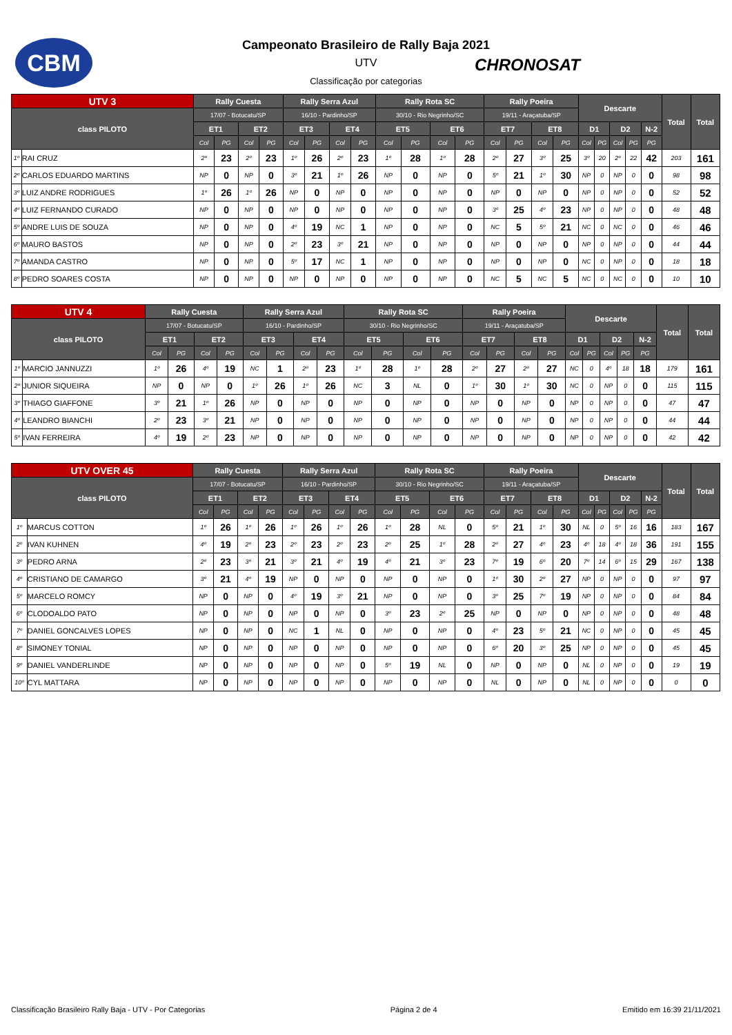CBM CHRONOSAT
Campeonato Brasileiro de Rally Baja 2021
UTV
Classificação por categorias
| UTV 3 | | Rally Cuesta | | | | Rally Serra Azul | | | | Rally Rota SC | | | | Rally Poeira | | | | Descarte | | | | | Total | Total |
| --- | --- | --- | --- | --- | --- | --- | --- | --- | --- | --- | --- | --- | --- | --- | --- | --- | --- | --- | --- | --- | --- | --- | --- | --- |
| class PILOTO | | 17/07 - Botucatu/SP | | | | 16/10 - Pardinho/SP | | | | 30/10 - Rio Negrinho/SC | | | | 19/11 - Araçatuba/SP | | | | | | | | | | |
| | | ET1 | | ET2 | | ET3 | | ET4 | | ET5 | | ET6 | | ET7 | | ET8 | | D1 | | D2 | | N-2 | | |
| | | Col | PG | Col | PG | Col | PG | Col | PG | Col | PG | Col | PG | Col | PG | Col | PG | Col | PG | Col | PG | PG | | |
| 1º | RAI CRUZ | 2º | 23 | 2º | 23 | 1º | 26 | 2º | 23 | 1º | 28 | 1º | 28 | 2º | 27 | 3º | 25 | 3º | 20 | 2º | 22 | 42 | 203 | 161 |
| 2º | CARLOS EDUARDO MARTINS | NP | 0 | NP | 0 | 3º | 21 | 1º | 26 | NP | 0 | NP | 0 | 5º | 21 | 1º | 30 | NP | 0 | NP | 0 | 0 | 98 | 98 |
| 3º | LUIZ ANDRE RODRIGUES | 1º | 26 | 1º | 26 | NP | 0 | NP | 0 | NP | 0 | NP | 0 | NP | 0 | NP | 0 | NP | 0 | NP | 0 | 0 | 52 | 52 |
| 4º | LUIZ FERNANDO CURADO | NP | 0 | NP | 0 | NP | 0 | NP | 0 | NP | 0 | NP | 0 | 3º | 25 | 4º | 23 | NP | 0 | NP | 0 | 0 | 48 | 48 |
| 5º | ANDRE LUIS DE SOUZA | NP | 0 | NP | 0 | 4º | 19 | NC | 1 | NP | 0 | NP | 0 | NC | 5 | 5º | 21 | NC | 0 | NC | 0 | 0 | 46 | 46 |
| 6º | MAURO BASTOS | NP | 0 | NP | 0 | 2º | 23 | 3º | 21 | NP | 0 | NP | 0 | NP | 0 | NP | 0 | NP | 0 | NP | 0 | 0 | 44 | 44 |
| 7º | AMANDA CASTRO | NP | 0 | NP | 0 | 5º | 17 | NC | 1 | NP | 0 | NP | 0 | NP | 0 | NP | 0 | NC | 0 | NP | 0 | 0 | 18 | 18 |
| 8º | PEDRO SOARES COSTA | NP | 0 | NP | 0 | NP | 0 | NP | 0 | NP | 0 | NP | 0 | NC | 5 | NC | 5 | NC | 0 | NC | 0 | 0 | 10 | 10 |
| UTV 4 | | Rally Cuesta | | | | Rally Serra Azul | | | | Rally Rota SC | | | | Rally Poeira | | | | Descarte | | | | | Total | Total |
| --- | --- | --- | --- | --- | --- | --- | --- | --- | --- | --- | --- | --- | --- | --- | --- | --- | --- | --- | --- | --- | --- | --- | --- | --- |
| class PILOTO | | 17/07 - Botucatu/SP | | | | 16/10 - Pardinho/SP | | | | 30/10 - Rio Negrinho/SC | | | | 19/11 - Araçatuba/SP | | | | | | | | | | |
| | | ET1 | | ET2 | | ET3 | | ET4 | | ET5 | | ET6 | | ET7 | | ET8 | | D1 | | D2 | | N-2 | | |
| | | Col | PG | Col | PG | Col | PG | Col | PG | Col | PG | Col | PG | Col | PG | Col | PG | Col | PG | Col | PG | PG | | |
| 1º | MARCIO JANNUZZI | 1º | 26 | 4º | 19 | NC | 1 | 2º | 23 | 1º | 28 | 1º | 28 | 2º | 27 | 2º | 27 | NC | 0 | 4º | 18 | 18 | 179 | 161 |
| 2º | JUNIOR SIQUEIRA | NP | 0 | NP | 0 | 1º | 26 | 1º | 26 | NC | 3 | NL | 0 | 1º | 30 | 1º | 30 | NC | 0 | NP | 0 | 0 | 115 | 115 |
| 3º | THIAGO GIAFFONE | 3º | 21 | 1º | 26 | NP | 0 | NP | 0 | NP | 0 | NP | 0 | NP | 0 | NP | 0 | NP | 0 | NP | 0 | 0 | 47 | 47 |
| 4º | LEANDRO BIANCHI | 2º | 23 | 3º | 21 | NP | 0 | NP | 0 | NP | 0 | NP | 0 | NP | 0 | NP | 0 | NP | 0 | NP | 0 | 0 | 44 | 44 |
| 5º | IVAN FERREIRA | 4º | 19 | 2º | 23 | NP | 0 | NP | 0 | NP | 0 | NP | 0 | NP | 0 | NP | 0 | NP | 0 | NP | 0 | 0 | 42 | 42 |
| UTV OVER 45 | | Rally Cuesta | | | | Rally Serra Azul | | | | Rally Rota SC | | | | Rally Poeira | | | | Descarte | | | | | Total | Total |
| --- | --- | --- | --- | --- | --- | --- | --- | --- | --- | --- | --- | --- | --- | --- | --- | --- | --- | --- | --- | --- | --- | --- | --- | --- |
| class PILOTO | | 17/07 - Botucatu/SP | | | | 16/10 - Pardinho/SP | | | | 30/10 - Rio Negrinho/SC | | | | 19/11 - Araçatuba/SP | | | | | | | | | | |
| | | ET1 | | ET2 | | ET3 | | ET4 | | ET5 | | ET6 | | ET7 | | ET8 | | D1 | | D2 | | N-2 | | |
| | | Col | PG | Col | PG | Col | PG | Col | PG | Col | PG | Col | PG | Col | PG | Col | PG | Col | PG | Col | PG | PG | | |
| 1º | MARCUS COTTON | 1º | 26 | 1º | 26 | 1º | 26 | 1º | 26 | 1º | 28 | NL | 0 | 5º | 21 | 1º | 30 | NL | 0 | 5º | 16 | 16 | 183 | 167 |
| 2º | IVAN KUHNEN | 4º | 19 | 2º | 23 | 2º | 23 | 2º | 23 | 2º | 25 | 1º | 28 | 2º | 27 | 4º | 23 | 4º | 18 | 4º | 18 | 36 | 191 | 155 |
| 3º | PEDRO ARNA | 2º | 23 | 3º | 21 | 3º | 21 | 4º | 19 | 4º | 21 | 3º | 23 | 7º | 19 | 6º | 20 | 7º | 14 | 6º | 15 | 29 | 167 | 138 |
| 4º | CRISTIANO DE CAMARGO | 3º | 21 | 4º | 19 | NP | 0 | NP | 0 | NP | 0 | NP | 0 | 1º | 30 | 2º | 27 | NP | 0 | NP | 0 | 0 | 97 | 97 |
| 5º | MARCELO ROMCY | NP | 0 | NP | 0 | 4º | 19 | 3º | 21 | NP | 0 | NP | 0 | 3º | 25 | 7º | 19 | NP | 0 | NP | 0 | 0 | 84 | 84 |
| 6º | CLODOALDO PATO | NP | 0 | NP | 0 | NP | 0 | NP | 0 | 3º | 23 | 2º | 25 | NP | 0 | NP | 0 | NP | 0 | NP | 0 | 0 | 48 | 48 |
| 7º | DANIEL GONCALVES LOPES | NP | 0 | NP | 0 | NC | 1 | NL | 0 | NP | 0 | NP | 0 | 4º | 23 | 5º | 21 | NC | 0 | NP | 0 | 0 | 45 | 45 |
| 8º | SIMONEY TONIAL | NP | 0 | NP | 0 | NP | 0 | NP | 0 | NP | 0 | NP | 0 | 6º | 20 | 3º | 25 | NP | 0 | NP | 0 | 0 | 45 | 45 |
| 9º | DANIEL VANDERLINDE | NP | 0 | NP | 0 | NP | 0 | NP | 0 | 5º | 19 | NL | 0 | NP | 0 | NP | 0 | NL | 0 | NP | 0 | 0 | 19 | 19 |
| 10º | CYL MATTARA | NP | 0 | NP | 0 | NP | 0 | NP | 0 | NP | 0 | NP | 0 | NL | 0 | NP | 0 | NL | 0 | NP | 0 | 0 | 0 | 0 |
Classificação Brasileiro Rally Baja - UTV - Por Categorias Página 2 de 4 Emitido em 16:39 21/11/2021